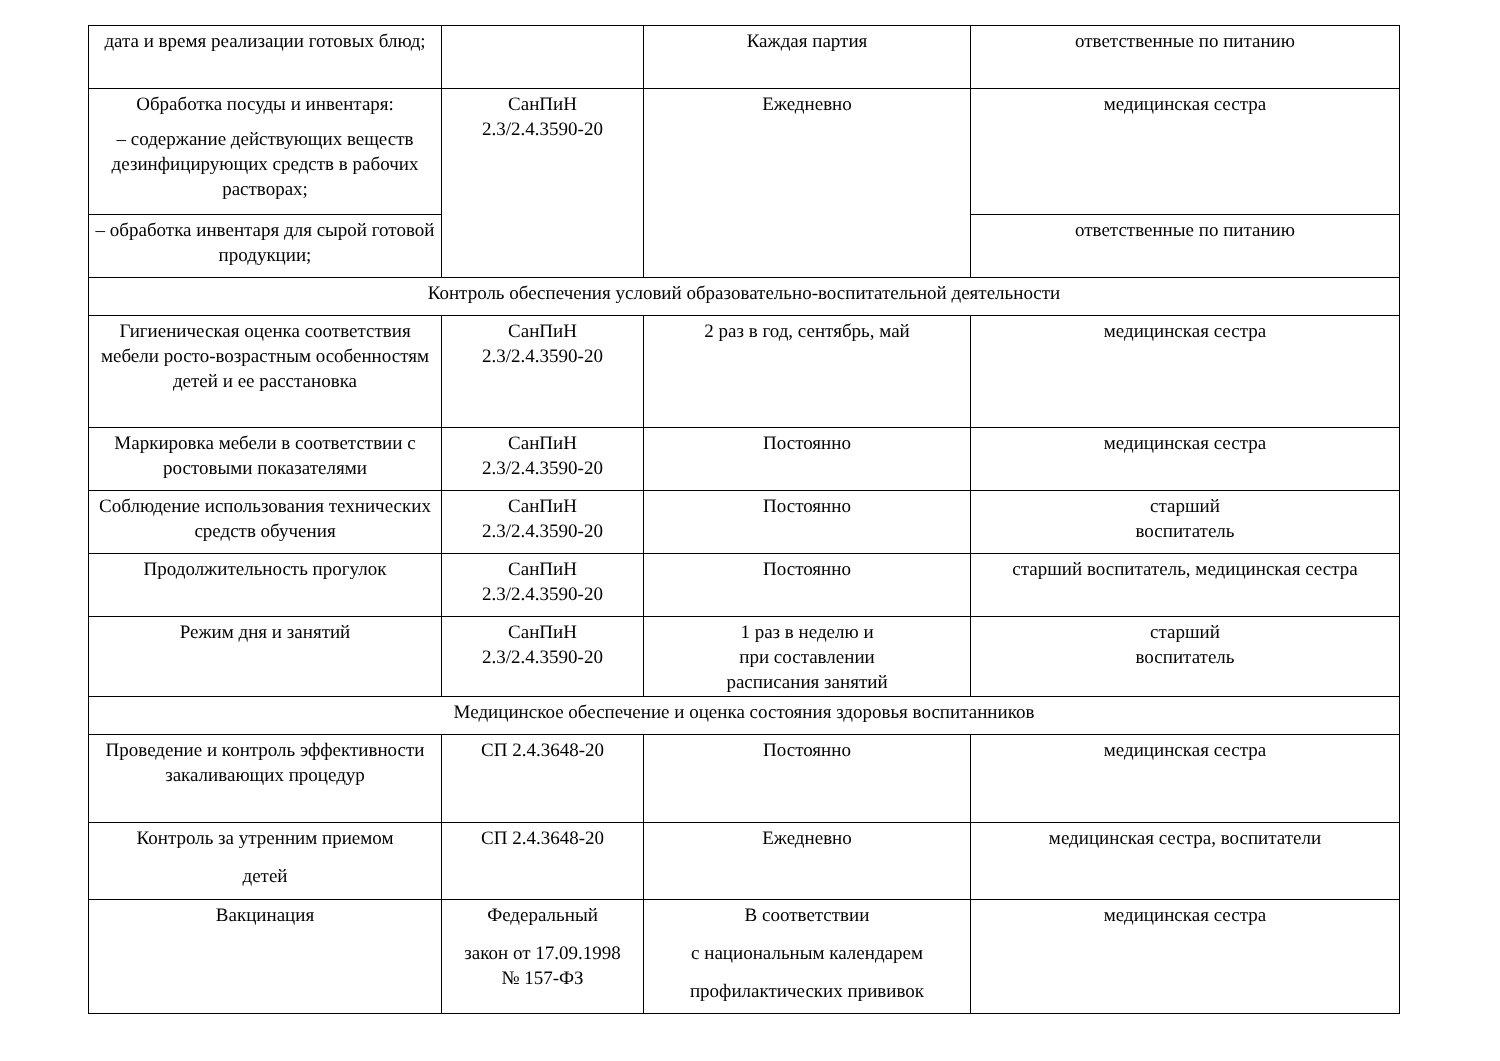| дата и время реализации готовых блюд; | | Каждая партия | ответственные по питанию |
| Обработка посуды и инвентаря: – содержание действующих веществ дезинфицирующих средств в рабочих растворах; | СанПиН 2.3/2.4.3590-20 | Ежедневно | медицинская сестра |
| – обработка инвентаря для сырой готовой продукции; | | | ответственные по питанию |
| Контроль обеспечения условий образовательно-воспитательной деятельности | | | |
| Гигиеническая оценка соответствия мебели росто-возрастным особенностям детей и ее расстановка | СанПиН 2.3/2.4.3590-20 | 2 раз в год, сентябрь, май | медицинская сестра |
| Маркировка мебели в соответствии с ростовыми показателями | СанПиН 2.3/2.4.3590-20 | Постоянно | медицинская сестра |
| Соблюдение использования технических средств обучения | СанПиН 2.3/2.4.3590-20 | Постоянно | старший воспитатель |
| Продолжительность прогулок | СанПиН 2.3/2.4.3590-20 | Постоянно | старший воспитатель, медицинская сестра |
| Режим дня и занятий | СанПиН 2.3/2.4.3590-20 | 1 раз в неделю и при составлении расписания занятий | старший воспитатель |
| Медицинское обеспечение и оценка состояния здоровья воспитанников | | | |
| Проведение и контроль эффективности закаливающих процедур | СП 2.4.3648-20 | Постоянно | медицинская сестра |
| Контроль за утренним приемом детей | СП 2.4.3648-20 | Ежедневно | медицинская сестра, воспитатели |
| Вакцинация | Федеральный закон от 17.09.1998 № 157-ФЗ | В соответствии с национальным календарем профилактических прививок | медицинская сестра |